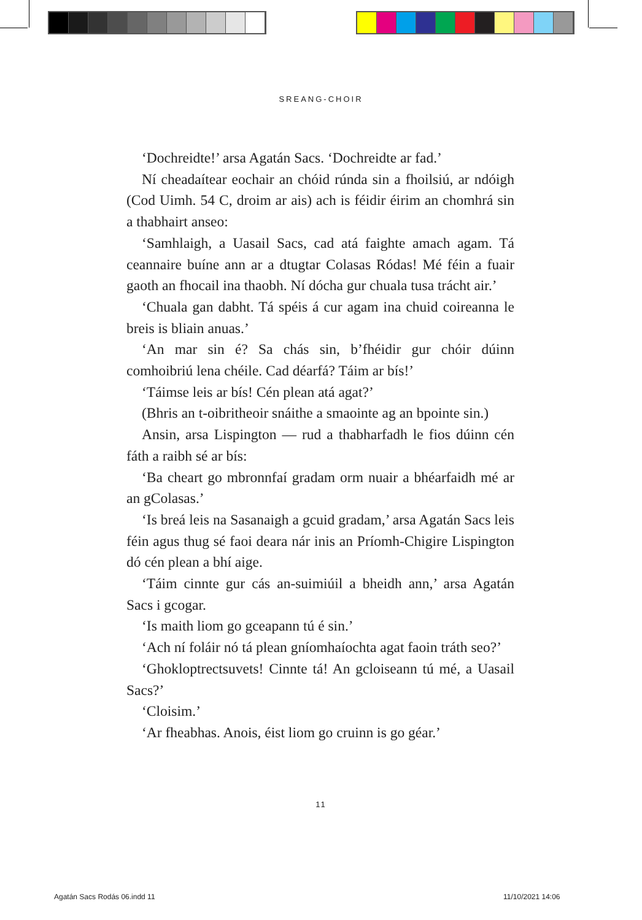SREANG-CHOIR
‘Dochreidte!’ arsa Agatán Sacs. ‘Dochreidte ar fad.’
Ní cheadaítear eochair an chóid rúnda sin a fhoilsiú, ar ndóigh (Cod Uimh. 54 C, droim ar ais) ach is féidir éirim an chomhrá sin a thabhairt anseo:
‘Samhlaigh, a Uasail Sacs, cad atá faighte amach agam. Tá ceannaire buíne ann ar a dtugtar Colasas Ródas! Mé féin a fuair gaoth an fhocail ina thaobh. Ní dócha gur chuala tusa trácht air.’
‘Chuala gan dabht. Tá spéis á cur agam ina chuid coireanna le breis is bliain anuas.’
‘An mar sin é? Sa chás sin, b’fhéidir gur chóir dúinn comhoibriú lena chéile. Cad déarfá? Táim ar bís!’
‘Táimse leis ar bís! Cén plean atá agat?’
(Bhris an t-oibritheoir snáithe a smaointe ag an bpointe sin.)
Ansin, arsa Lispington — rud a thabharfadh le fios dúinn cén fáth a raibh sé ar bís:
‘Ba cheart go mbronnfaí gradam orm nuair a bhéarfaidh mé ar an gColasas.’
‘Is breá leis na Sasanaigh a gcuid gradam,’ arsa Agatán Sacs leis féin agus thug sé faoi deara nár inis an Príomh-Chigire Lispington dó cén plean a bhí aige.
‘Táim cinnte gur cás an-suimiúil a bheidh ann,’ arsa Agatán Sacs i gcogar.
‘Is maith liom go gceapann tú é sin.’
‘Ach ní foláir nó tá plean gníomhaíochta agat faoin tráth seo?’
‘Ghokloptrectsuvets! Cinnte tá! An gcloiseann tú mé, a Uasail Sacs?’
‘Cloisim.’
‘Ar fheabhas. Anois, éist liom go cruinn is go géar.’
11
Agatán Sacs Rodás 06.indd 11 11/10/2021 14:06